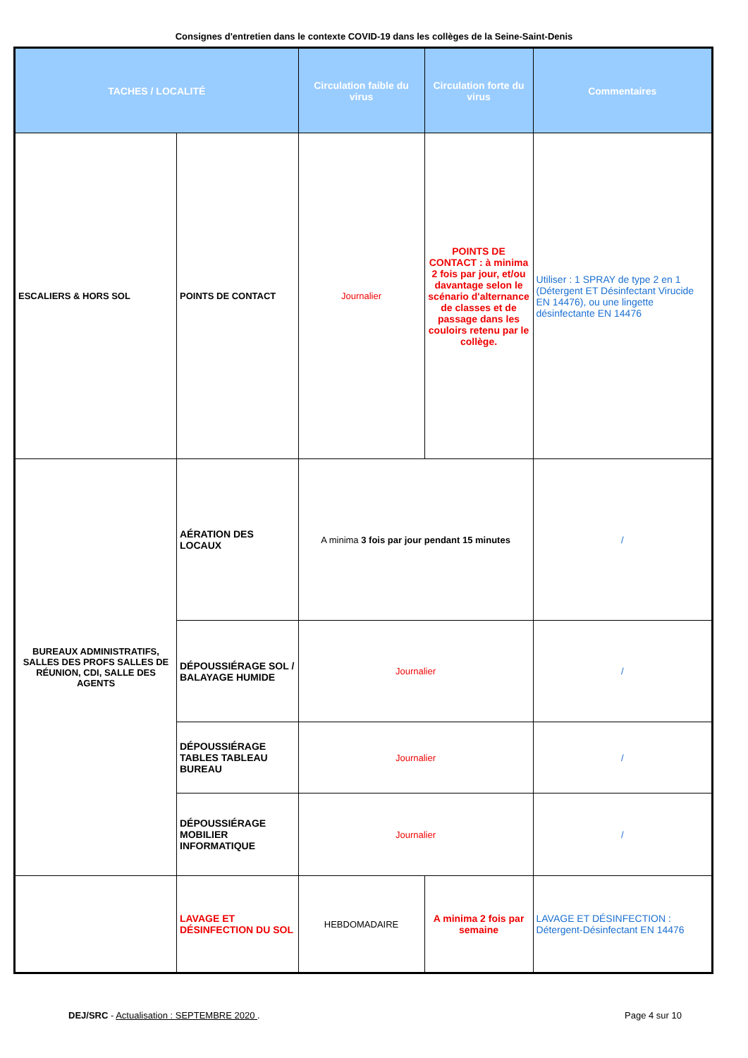Consignes d'entretien dans le contexte COVID-19 dans les collèges de la Seine-Saint-Denis
| TACHES / LOCALITÉ | | Circulation faible du virus | Circulation forte du virus | Commentaires |
| --- | --- | --- | --- | --- |
| ESCALIERS & HORS SOL | POINTS DE CONTACT | Journalier | POINTS DE CONTACT : à minima 2 fois par jour, et/ou davantage selon le scénario d'alternance de classes et de passage dans les couloirs retenu par le collège. | Utiliser : 1 SPRAY de type 2 en 1 (Détergent ET Désinfectant Virucide EN 14476), ou une lingette désinfectante EN 14476 |
| BUREAUX ADMINISTRATIFS, SALLES DES PROFS SALLES DE RÉUNION, CDI, SALLE DES AGENTS | AÉRATION DES LOCAUX | A minima 3 fois par jour pendant 15 minutes | | / |
| | DÉPOUSSIÉRAGE SOL / BALAYAGE HUMIDE | Journalier | | / |
| | DÉPOUSSIÉRAGE TABLES TABLEAU BUREAU | Journalier | | / |
| | DÉPOUSSIÉRAGE MOBILIER INFORMATIQUE | Journalier | | / |
| | LAVAGE ET DÉSINFECTION DU SOL | HEBDOMADAIRE | A minima 2 fois par semaine | LAVAGE ET DÉSINFECTION : Détergent-Désinfectant EN 14476 |
DEJ/SRC - Actualisation : SEPTEMBRE 2020 . Page 4 sur 10